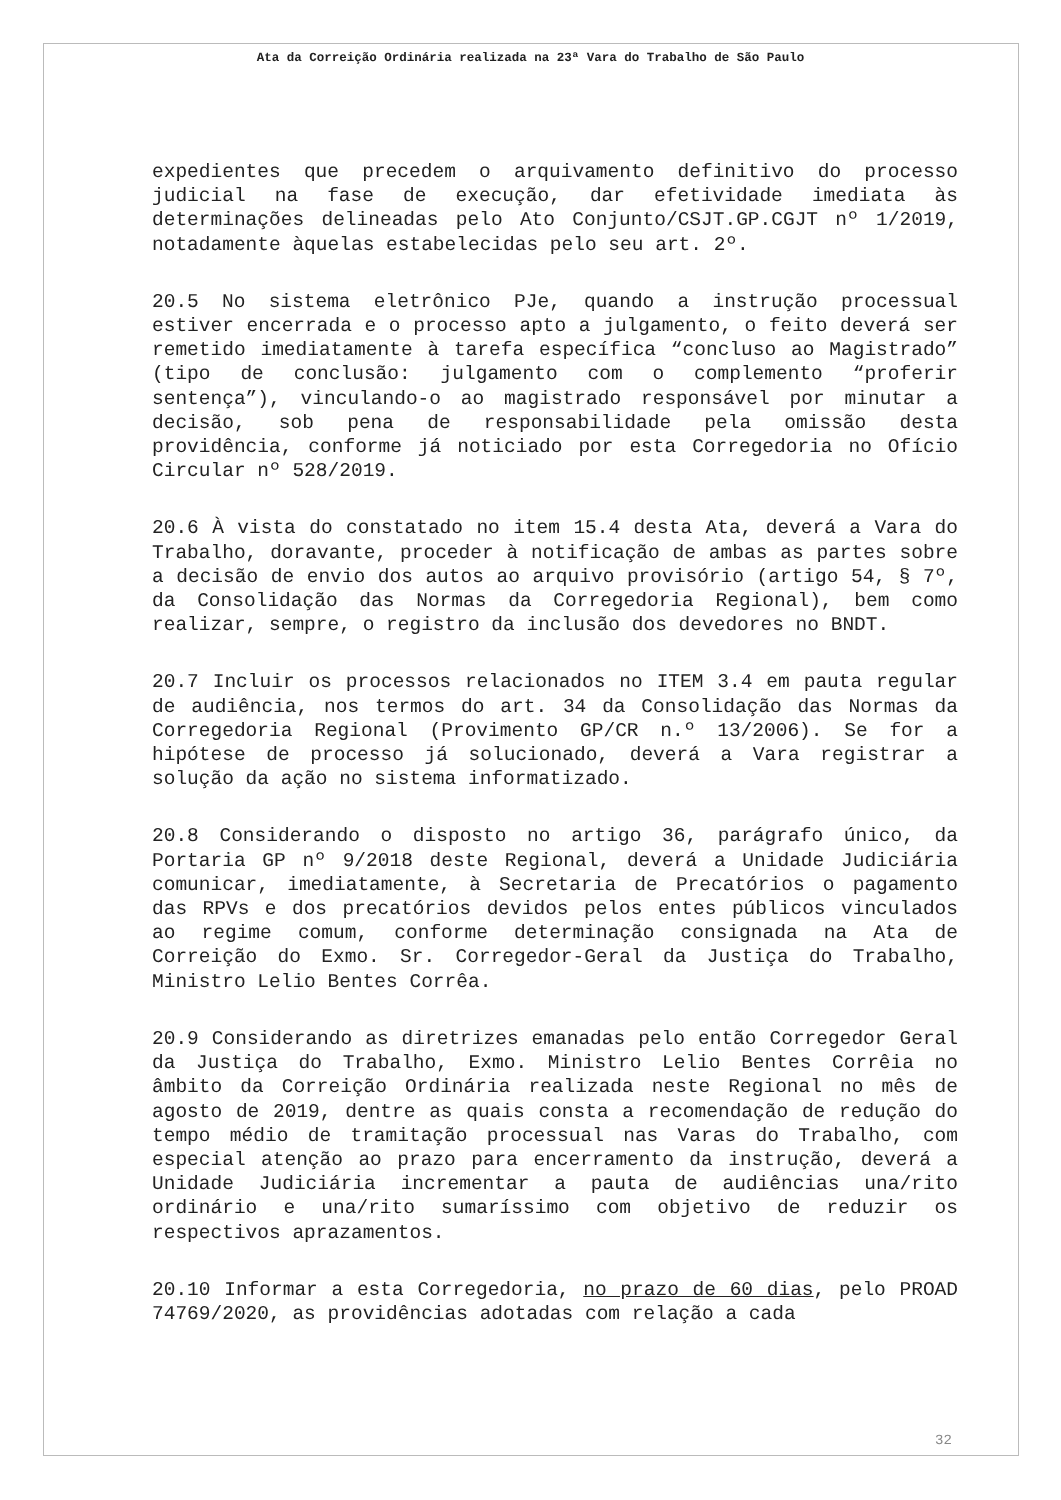Ata da Correição Ordinária realizada na 23ª Vara do Trabalho de São Paulo
expedientes que precedem o arquivamento definitivo do processo judicial na fase de execução, dar efetividade imediata às determinações delineadas pelo Ato Conjunto/CSJT.GP.CGJT nº 1/2019, notadamente àquelas estabelecidas pelo seu art. 2º.
20.5 No sistema eletrônico PJe, quando a instrução processual estiver encerrada e o processo apto a julgamento, o feito deverá ser remetido imediatamente à tarefa específica “concluso ao Magistrado” (tipo de conclusão: julgamento com o complemento “proferir sentença”), vinculando-o ao magistrado responsável por minutar a decisão, sob pena de responsabilidade pela omissão desta providência, conforme já noticiado por esta Corregedoria no Ofício Circular nº 528/2019.
20.6 À vista do constatado no item 15.4 desta Ata, deverá a Vara do Trabalho, doravante, proceder à notificação de ambas as partes sobre a decisão de envio dos autos ao arquivo provisório (artigo 54, § 7º, da Consolidação das Normas da Corregedoria Regional), bem como realizar, sempre, o registro da inclusão dos devedores no BNDT.
20.7 Incluir os processos relacionados no ITEM 3.4 em pauta regular de audiência, nos termos do art. 34 da Consolidação das Normas da Corregedoria Regional (Provimento GP/CR n.º 13/2006). Se for a hipótese de processo já solucionado, deverá a Vara registrar a solução da ação no sistema informatizado.
20.8 Considerando o disposto no artigo 36, parágrafo único, da Portaria GP nº 9/2018 deste Regional, deverá a Unidade Judiciária comunicar, imediatamente, à Secretaria de Precatórios o pagamento das RPVs e dos precatórios devidos pelos entes públicos vinculados ao regime comum, conforme determinação consignada na Ata de Correição do Exmo. Sr. Corregedor-Geral da Justiça do Trabalho, Ministro Lelio Bentes Corrêa.
20.9 Considerando as diretrizes emanadas pelo então Corregedor Geral da Justiça do Trabalho, Exmo. Ministro Lelio Bentes Corrêia no âmbito da Correição Ordinária realizada neste Regional no mês de agosto de 2019, dentre as quais consta a recomendação de redução do tempo médio de tramitação processual nas Varas do Trabalho, com especial atenção ao prazo para encerramento da instrução, deverá a Unidade Judiciária incrementar a pauta de audiências una/rito ordinário e una/rito sumaríssimo com objetivo de reduzir os respectivos aprazamentos.
20.10 Informar a esta Corregedoria, no prazo de 60 dias, pelo PROAD 74769/2020, as providências adotadas com relação a cada
32